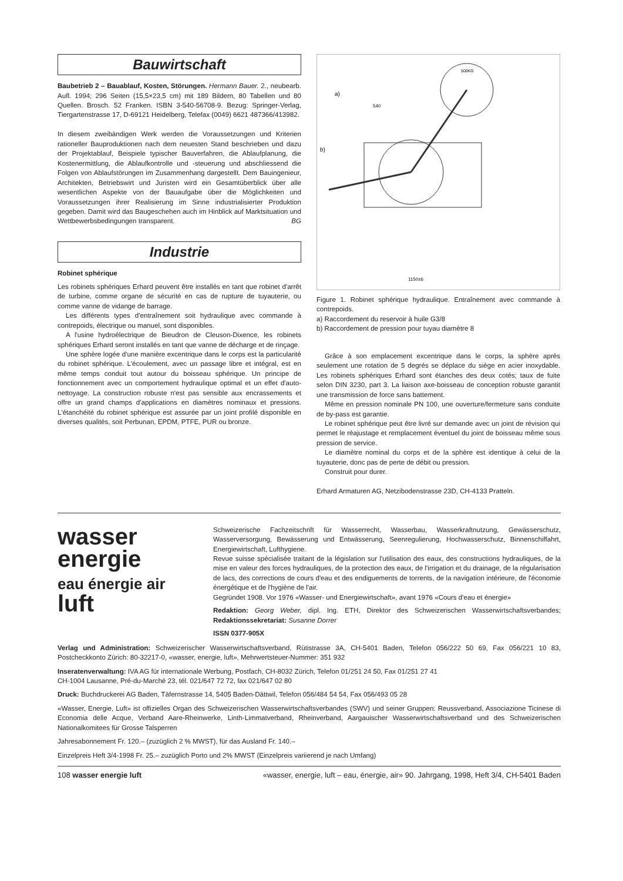Bauwirtschaft
Baubetrieb 2 – Bauablauf, Kosten, Störungen. Hermann Bauer. 2., neubearb. Aufl. 1994; 296 Seiten (15,5×23,5 cm) mit 189 Bildern, 80 Tabellen und 80 Quellen. Brosch. 52 Franken. ISBN 3-540-56708-9. Bezug: Springer-Verlag, Tiergartenstrasse 17, D-69121 Heidelberg, Telefax (0049) 6621 487366/413982.
In diesem zweibändigen Werk werden die Voraussetzungen und Kriterien rationeller Bauproduktionen nach dem neuesten Stand beschrieben und dazu der Projektablauf, Beispiele typischer Bauverfahren, die Ablaufplanung, die Kostenermittlung, die Ablaufkontrolle und -steuerung und abschliessend die Folgen von Ablaufstörungen im Zusammenhang dargestellt. Dem Bauingenieur, Architekten, Betriebswirt und Juristen wird ein Gesamtüberblick über alle wesentlichen Aspekte von der Bauaufgabe über die Möglichkeiten und Voraussetzungen ihrer Realisierung im Sinne industrialisierter Produktion gegeben. Damit wird das Baugeschehen auch im Hinblick auf Marktsituation und Wettbewerbsbedingungen transparent. BG
Industrie
Robinet sphérique
Les robinets sphériques Erhard peuvent être installés en tant que robinet d'arrêt de turbine, comme organe de sécurité en cas de rupture de tuyauterie, ou comme vanne de vidange de barrage.
Les différents types d'entraînement soit hydraulique avec commande à contrepoids, électrique ou manuel, sont disponibles.
A l'usine hydroélectrique de Bieudron de Cleuson-Dixence, les robinets sphériques Erhard seront installés en tant que vanne de décharge et de rinçage.
Une sphère logée d'une manière excentrique dans le corps est la particularité du robinet sphérique. L'écoulement, avec un passage libre et intégral, est en même temps conduit tout autour du boisseau sphérique. Un principe de fonctionnement avec un comportement hydraulique optimal et un effet d'auto-nettoyage. La construction robuste n'est pas sensible aux encrassements et offre un grand champs d'applications en diamètres nominaux et pressions. L'étanchéité du robinet sphérique est assurée par un joint profilé disponible en diverses qualités, soit Perbunan, EPDM, PTFE, PUR ou bronze.
a)
b)
500KG
540
1150±6
Figure 1. Robinet sphérique hydraulique. Entraînement avec commande à contrepoids.
a) Raccordement du reservoir à huile G3/8
b) Raccordement de pression pour tuyau diamètre 8
Grâce à son emplacement excentrique dans le corps, la sphère après seulement une rotation de 5 degrés se déplace du siège en acier inoxydable. Les robinets sphériques Erhard sont étanches des deux cotés; taux de fuite selon DIN 3230, part 3. La liaison axe-boisseau de conception robuste garantit une transmission de force sans battement.
Même en pression nominale PN 100, une ouverture/fermeture sans conduite de by-pass est garantie.
Le robinet sphérique peut être livré sur demande avec un joint de révision qui permet le réajustage et remplacement éventuel du joint de boisseau même sous pression de service.
Le diamètre nominal du corps et de la sphère est identique à celui de la tuyauterie, donc pas de perte de débit ou pression.
Construit pour durer.
Erhard Armaturen AG, Netzibodenstrasse 23D, CH-4133 Pratteln.
wasser
energie
eau énergie air luft
Schweizerische Fachzeitschrift für Wasserrecht, Wasserbau, Wasserkraftnutzung, Gewässerschutz, Wasserversorgung, Bewässerung und Entwässerung, Seenregulierung, Hochwasserschutz, Binnenschiffahrt, Energiewirtschaft, Lufthygiene.
Revue suisse spécialisée traitant de la législation sur l'utilisation des eaux, des constructions hydrauliques, de la mise en valeur des forces hydrauliques, de la protection des eaux, de l'irrigation et du drainage, de la régularisation de lacs, des corrections de cours d'eau et des endiguements de torrents, de la navigation intérieure, de l'économie énergétique et de l'hygiène de l'air.
Gegründet 1908. Vor 1976 «Wasser- und Energiewirtschaft», avant 1976 «Cours d'eau et énergie»
Redaktion: Georg Weber, dipl. Ing. ETH, Direktor des Schweizerischen Wasserwirtschaftsverbandes; Redaktionssekretariat: Susanne Dorrer
ISSN 0377-905X
Verlag und Administration: Schweizerischer Wasserwirtschaftsverband, Rütistrasse 3A, CH-5401 Baden, Telefon 056/222 50 69, Fax 056/221 10 83, Postcheckkonto Zürich: 80-32217-0, «wasser, energie, luft», Mehrwertsteuer-Nummer: 351 932
Inseratenverwaltung: IVA AG für internationale Werbung, Postfach, CH-8032 Zürich, Telefon 01/251 24 50, Fax 01/251 27 41
CH-1004 Lausanne, Pré-du-Marché 23, tél. 021/647 72 72, fax 021/647 02 80
Druck: Buchdruckerei AG Baden, Täfernstrasse 14, 5405 Baden-Dättwil, Telefon 056/484 54 54, Fax 056/493 05 28
«Wasser, Energie, Luft» ist offizielles Organ des Schweizerischen Wasserwirtschaftsverbandes (SWV) und seiner Gruppen: Reussverband, Associazione Ticinese di Economia delle Acque, Verband Aare-Rheinwerke, Linth-Limmatverband, Rheinverband, Aargauischer Wasserwirtschaftsverband und des Schweizerischen Nationalkomitees für Grosse Talsperren
Jahresabonnement Fr. 120.– (zuzüglich 2 % MWST), für das Ausland Fr. 140.–
Einzelpreis Heft 3/4-1998 Fr. 25.– zuzüglich Porto und 2% MWST (Einzelpreis variierend je nach Umfang)
108 wasser energie luft «wasser, energie, luft – eau, énergie, air» 90. Jahrgang, 1998, Heft 3/4, CH-5401 Baden